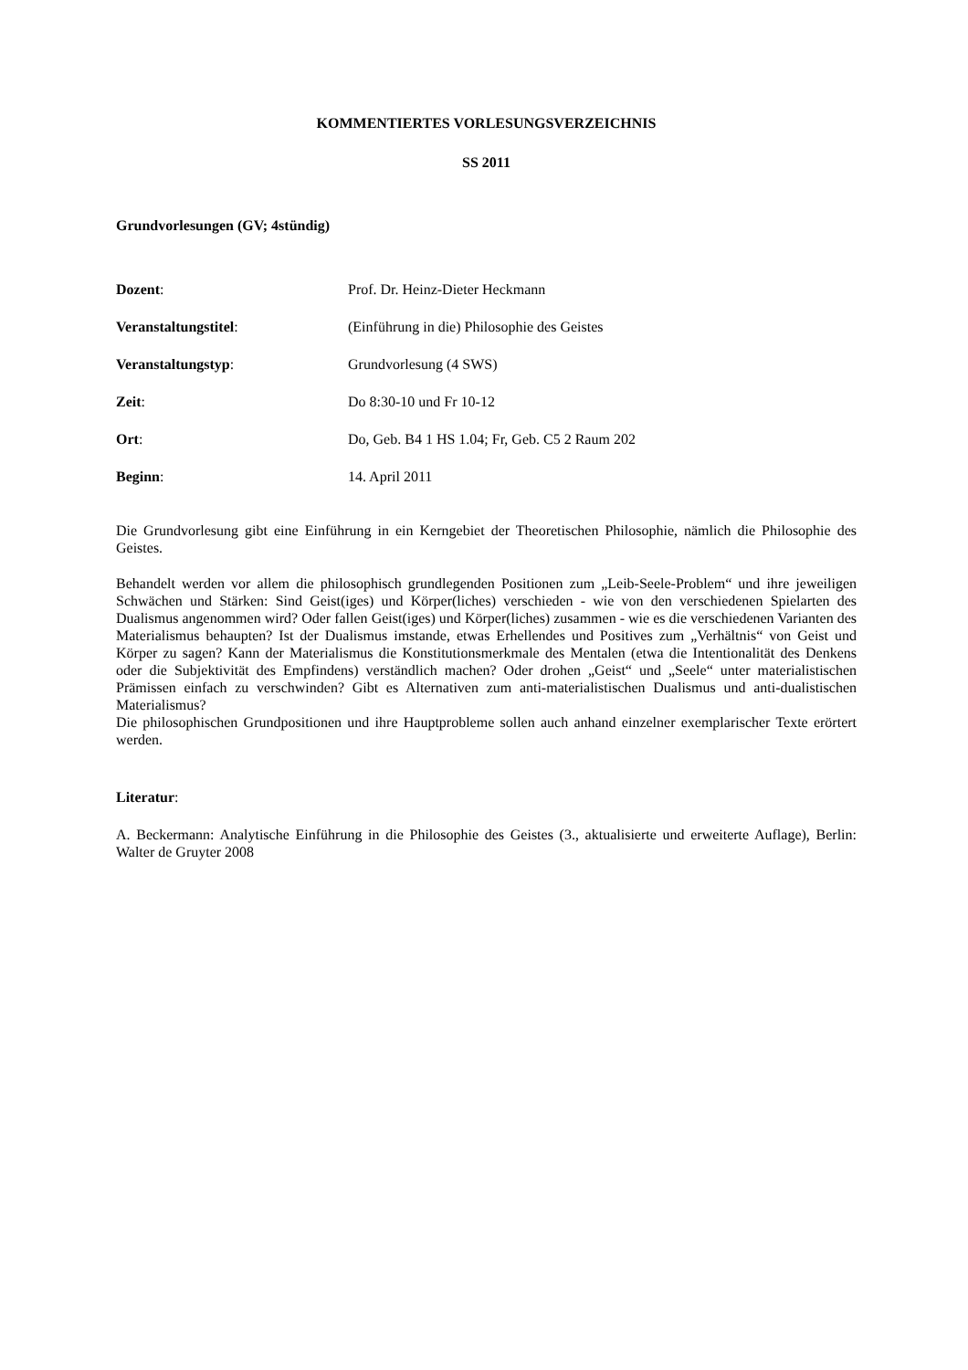KOMMENTIERTES VORLESUNGSVERZEICHNIS
SS 2011
Grundvorlesungen (GV; 4stündig)
Dozent: Prof. Dr. Heinz-Dieter Heckmann
Veranstaltungstitel: (Einführung in die) Philosophie des Geistes
Veranstaltungstyp: Grundvorlesung (4 SWS)
Zeit: Do 8:30-10 und Fr 10-12
Ort: Do, Geb. B4 1 HS 1.04; Fr, Geb. C5 2 Raum 202
Beginn: 14. April 2011
Die Grundvorlesung gibt eine Einführung in ein Kerngebiet der Theoretischen Philosophie, nämlich die Philosophie des Geistes.
Behandelt werden vor allem die philosophisch grundlegenden Positionen zum „Leib-Seele-Problem“ und ihre jeweiligen Schwächen und Stärken: Sind Geist(iges) und Körper(liches) verschieden - wie von den verschiedenen Spielarten des Dualismus angenommen wird? Oder fallen Geist(iges) und Körper(liches) zusammen - wie es die verschiedenen Varianten des Materialismus behaupten? Ist der Dualismus imstande, etwas Erhellendes und Positives zum „Verhältnis“ von Geist und Körper zu sagen? Kann der Materialismus die Konstitutionsmerkmale des Mentalen (etwa die Intentionalität des Denkens oder die Subjektivität des Empfindens) verständlich machen? Oder drohen „Geist“ und „Seele“ unter materialistischen Prämissen einfach zu verschwinden? Gibt es Alternativen zum anti-materialistischen Dualismus und anti-dualistischen Materialismus?
Die philosophischen Grundpositionen und ihre Hauptprobleme sollen auch anhand einzelner exemplarischer Texte erörtert werden.
Literatur:
A. Beckermann: Analytische Einführung in die Philosophie des Geistes (3., aktualisierte und erweiterte Auflage), Berlin: Walter de Gruyter 2008